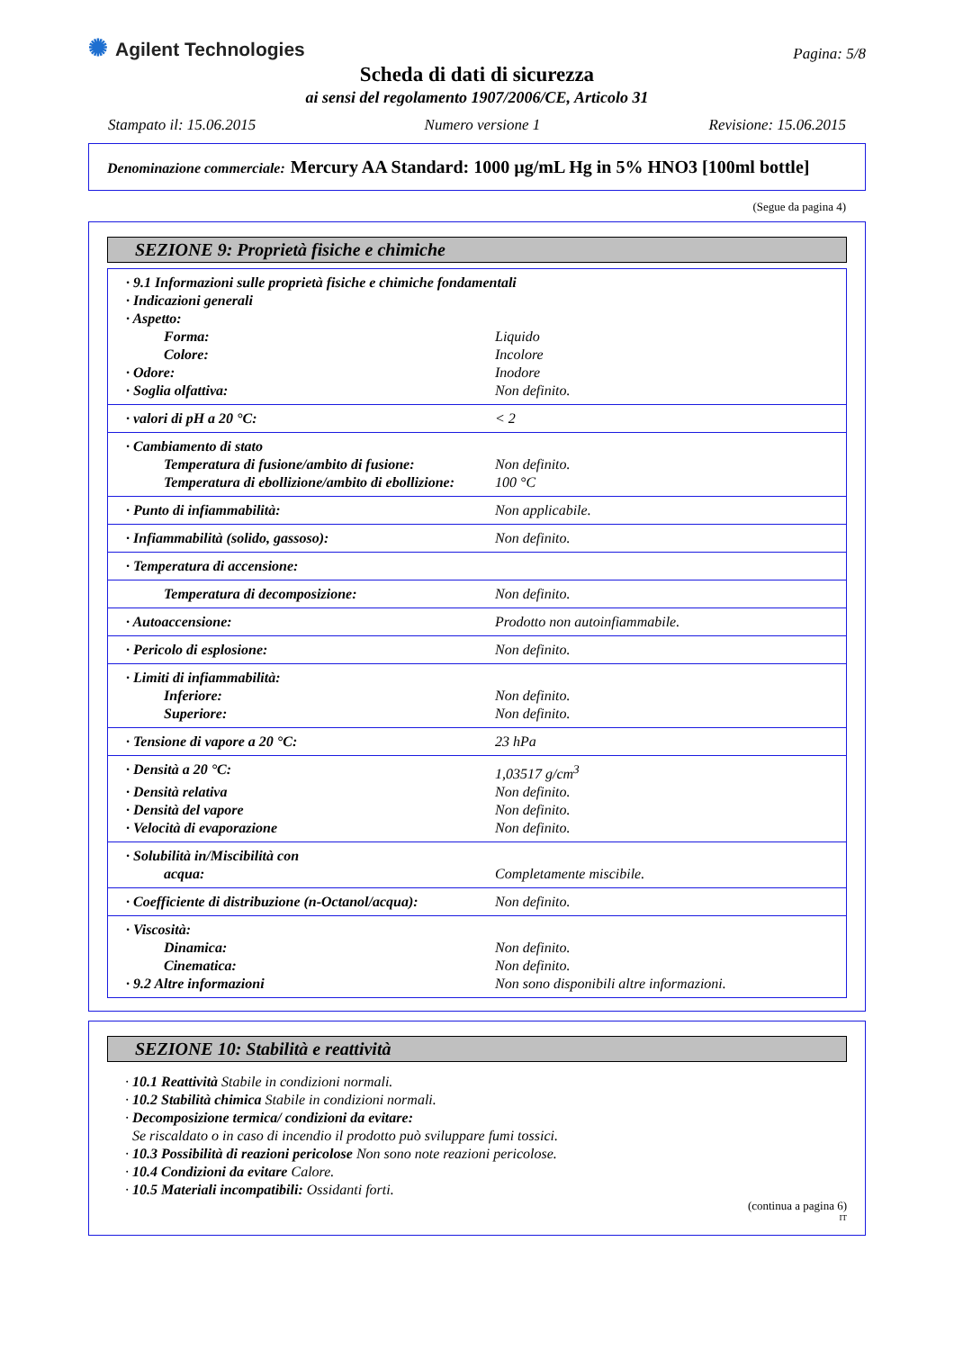✺ Agilent Technologies
Pagina: 5/8
Scheda di dati di sicurezza
ai sensi del regolamento 1907/2006/CE, Articolo 31
Stampato il: 15.06.2015 Numero versione 1 Revisione: 15.06.2015
Denominazione commerciale: Mercury AA Standard: 1000 µg/mL Hg in 5% HNO3 [100ml bottle]
(Segue da pagina 4)
SEZIONE 9: Proprietà fisiche e chimiche
| · 9.1 Informazioni sulle proprietà fisiche e chimiche fondamentali | |
| · Indicazioni generali | |
| · Aspetto: | |
| Forma: | Liquido |
| Colore: | Incolore |
| · Odore: | Inodore |
| · Soglia olfattiva: | Non definito. |
| · valori di pH a 20 °C: | < 2 |
| · Cambiamento di stato | |
| Temperatura di fusione/ambito di fusione: | Non definito. |
| Temperatura di ebollizione/ambito di ebollizione: | 100 °C |
| · Punto di infiammabilità: | Non applicabile. |
| · Infiammabilità (solido, gassoso): | Non definito. |
| · Temperatura di accensione: | |
| Temperatura di decomposizione: | Non definito. |
| · Autoaccensione: | Prodotto non autoinfiammabile. |
| · Pericolo di esplosione: | Non definito. |
| · Limiti di infiammabilità: | |
| Inferiore: | Non definito. |
| Superiore: | Non definito. |
| · Tensione di vapore a 20 °C: | 23 hPa |
| · Densità a 20 °C: | 1,03517 g/cm<sup>3</sup> |
| · Densità relativa | Non definito. |
| · Densità del vapore | Non definito. |
| · Velocità di evaporazione | Non definito. |
| · Solubilità in/Miscibilità con acqua: | Completamente miscibile. |
| · Coefficiente di distribuzione (n-Octanol/acqua): | Non definito. |
| · Viscosità: | |
| Dinamica: | Non definito. |
| Cinematica: | Non definito. |
| · 9.2 Altre informazioni | Non sono disponibili altre informazioni. |
SEZIONE 10: Stabilità e reattività
· 10.1 Reattività Stabile in condizioni normali.
· 10.2 Stabilità chimica Stabile in condizioni normali.
· Decomposizione termica/ condizioni da evitare:
Se riscaldato o in caso di incendio il prodotto può sviluppare fumi tossici.
· 10.3 Possibilità di reazioni pericolose Non sono note reazioni pericolose.
· 10.4 Condizioni da evitare Calore.
· 10.5 Materiali incompatibili: Ossidanti forti.
(continua a pagina 6)
IT